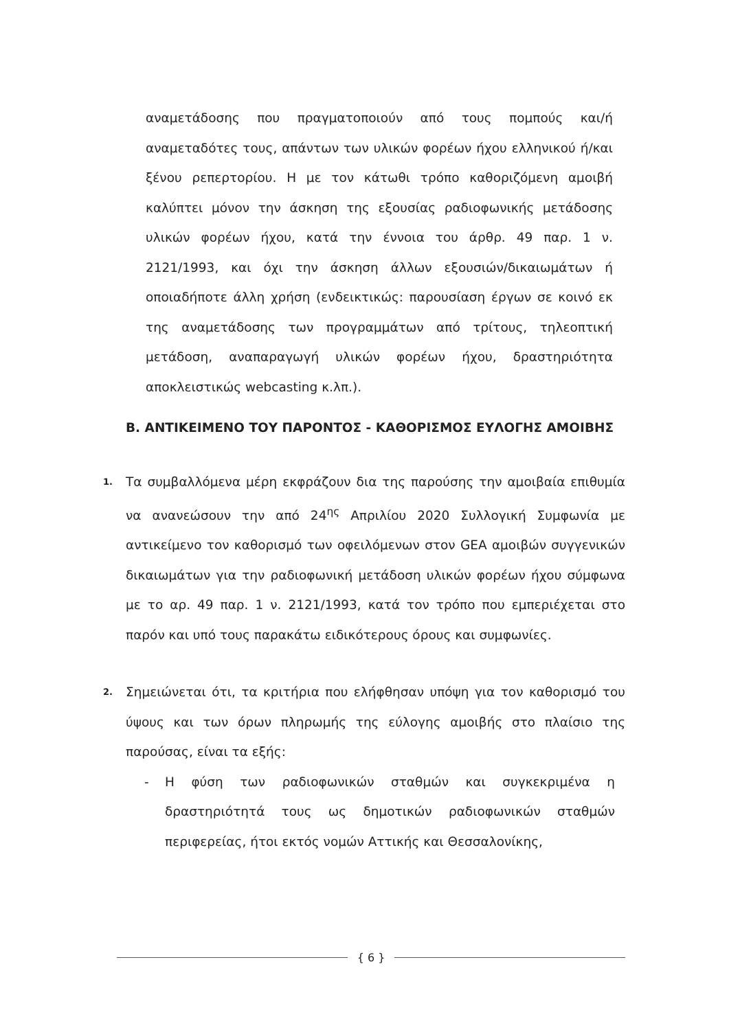αναμετάδοσης που πραγματοποιούν από τους πομπούς και/ή αναμεταδότες τους, απάντων των υλικών φορέων ήχου ελληνικού ή/και ξένου ρεπερτορίου. Η με τον κάτωθι τρόπο καθοριζόμενη αμοιβή καλύπτει μόνον την άσκηση της εξουσίας ραδιοφωνικής μετάδοσης υλικών φορέων ήχου, κατά την έννοια του άρθρ. 49 παρ. 1 ν. 2121/1993, και όχι την άσκηση άλλων εξουσιών/δικαιωμάτων ή οποιαδήποτε άλλη χρήση (ενδεικτικώς: παρουσίαση έργων σε κοινό εκ της αναμετάδοσης των προγραμμάτων από τρίτους, τηλεοπτική μετάδοση, αναπαραγωγή υλικών φορέων ήχου, δραστηριότητα αποκλειστικώς webcasting κ.λπ.).
Β. ΑΝΤΙΚΕΙΜΕΝΟ ΤΟΥ ΠΑΡΟΝΤΟΣ - ΚΑΘΟΡΙΣΜΟΣ ΕΥΛΟΓΗΣ ΑΜΟΙΒΗΣ
1.
Τα συμβαλλόμενα μέρη εκφράζουν δια της παρούσης την αμοιβαία επιθυμία να ανανεώσουν την από 24<sup>ης</sup> Απριλίου 2020 Συλλογική Συμφωνία με αντικείμενο τον καθορισμό των οφειλόμενων στον GEA αμοιβών συγγενικών δικαιωμάτων για την ραδιοφωνική μετάδοση υλικών φορέων ήχου σύμφωνα με το αρ. 49 παρ. 1 ν. 2121/1993, κατά τον τρόπο που εμπεριέχεται στο παρόν και υπό τους παρακάτω ειδικότερους όρους και συμφωνίες.
2.
Σημειώνεται ότι, τα κριτήρια που ελήφθησαν υπόψη για τον καθορισμό του ύψους και των όρων πληρωμής της εύλογης αμοιβής στο πλαίσιο της παρούσας, είναι τα εξής:
- Η φύση των ραδιοφωνικών σταθμών και συγκεκριμένα η δραστηριότητά τους ως δημοτικών ραδιοφωνικών σταθμών περιφερείας, ήτοι εκτός νομών Αττικής και Θεσσαλονίκης,
{ 6 }